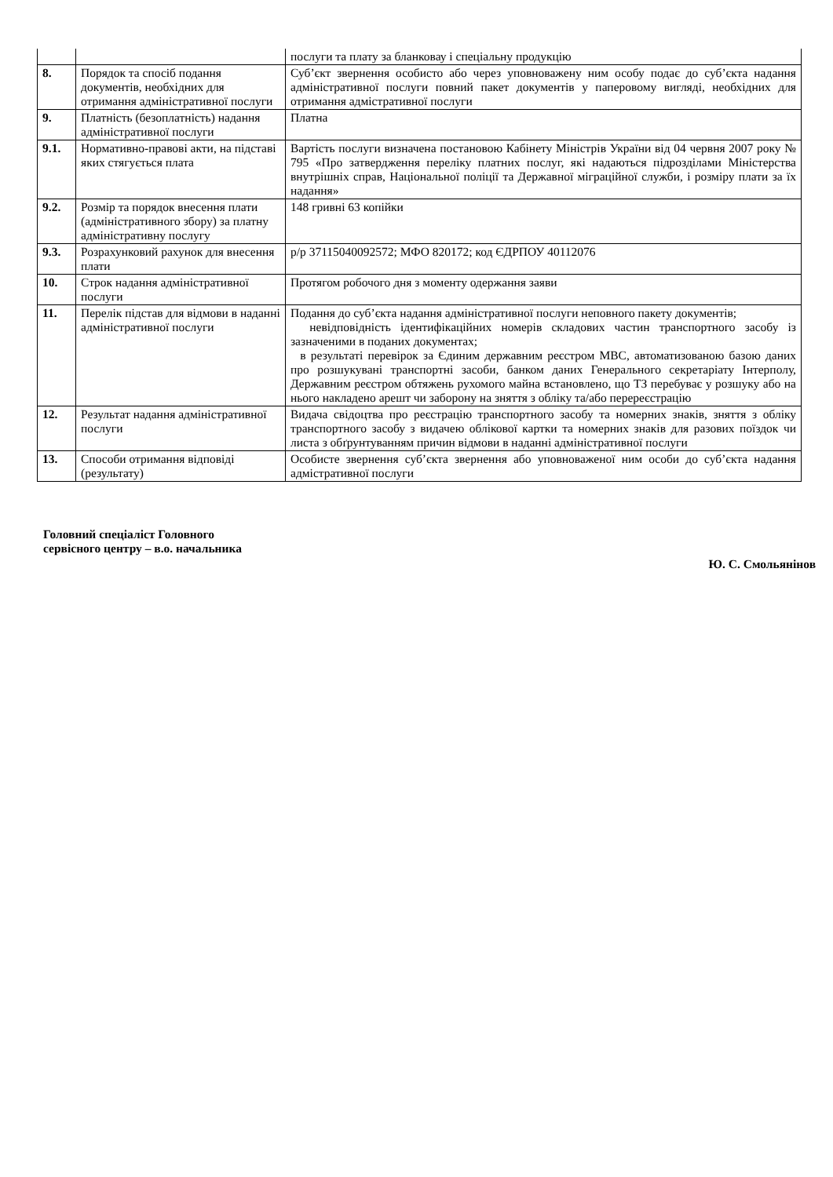| | | послуги та плату за бланковау і спеціальну продукцію |
| 8. | Порядок та спосіб подання документів, необхідних для отримання адміністративної послуги | Суб’єкт звернення особисто або через уповноважену ним особу подає до суб’єкта надання адміністративної послуги повний пакет документів у паперовому вигляді, необхідних для отримання адмістративної послуги |
| 9. | Платність (безоплатність) надання адміністративної послуги | Платна |
| 9.1. | Нормативно-правові акти, на підставі яких стягується плата | Вартість послуги визначена постановою Кабінету Міністрів України від 04 червня 2007 року № 795 «Про затвердження переліку платних послуг, які надаються підрозділами Міністерства внутрішніх справ, Національної поліції та Державної міграційної служби, і розміру плати за їх надання» |
| 9.2. | Розмір та порядок внесення плати (адміністративного збору) за платну адміністративну послугу | 148 гривні 63 копійки |
| 9.3. | Розрахунковий рахунок для внесення плати | р/р 37115040092572; МФО 820172; код ЄДРПОУ 40112076 |
| 10. | Строк надання адміністративної послуги | Протягом робочого дня з моменту одержання заяви |
| 11. | Перелік підстав для відмови в наданні адміністративної послуги | Подання до суб’єкта надання адміністративної послуги неповного пакету документів; невідповідність ідентифікаційних номерів складових частин транспортного засобу із зазначеними в поданих документах; в результаті перевірок за Єдиним державним реєстром МВС, автоматизованою базою даних про розшукувані транспортні засоби, банком даних Генерального секретаріату Інтерполу, Державним реєстром обтяжень рухомого майна встановлено, що ТЗ перебуває у розшуку або на нього накладено арешт чи заборону на зняття з обліку та/або перереєстрацію |
| 12. | Результат надання адміністративної послуги | Видача свідоцтва про реєстрацію транспортного засобу та номерних знаків, зняття з обліку транспортного засобу з видачею облікової картки та номерних знаків для разових поїздок чи листа з обґрунтуванням причин відмови в наданні адміністративної послуги |
| 13. | Способи отримання відповіді (результату) | Особисте звернення суб’єкта звернення або уповноваженої ним особи до суб’єкта надання адмістративної послуги |
Головний спеціаліст Головного
сервісного центру – в.о. начальника
Ю. С. Смольянінов